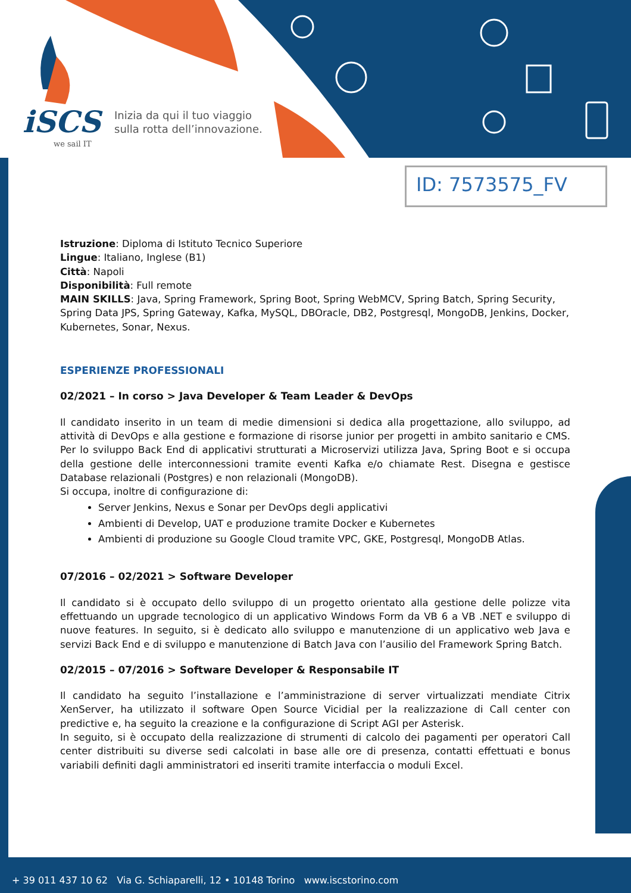iSCS
we sail IT
Inizia da qui il tuo viaggio
sulla rotta dell’innovazione.
ID: 7573575_FV
Istruzione: Diploma di Istituto Tecnico Superiore
Lingue: Italiano, Inglese (B1)
Città: Napoli
Disponibilità: Full remote
MAIN SKILLS: Java, Spring Framework, Spring Boot, Spring WebMCV, Spring Batch, Spring Security, Spring Data JPS, Spring Gateway, Kafka, MySQL, DBOracle, DB2, Postgresql, MongoDB, Jenkins, Docker, Kubernetes, Sonar, Nexus.
ESPERIENZE PROFESSIONALI
02/2021 – In corso > Java Developer & Team Leader & DevOps
Il candidato inserito in un team di medie dimensioni si dedica alla progettazione, allo sviluppo, ad attività di DevOps e alla gestione e formazione di risorse junior per progetti in ambito sanitario e CMS. Per lo sviluppo Back End di applicativi strutturati a Microservizi utilizza Java, Spring Boot e si occupa della gestione delle interconnessioni tramite eventi Kafka e/o chiamate Rest. Disegna e gestisce Database relazionali (Postgres) e non relazionali (MongoDB).
Si occupa, inoltre di configurazione di:
Server Jenkins, Nexus e Sonar per DevOps degli applicativi
Ambienti di Develop, UAT e produzione tramite Docker e Kubernetes
Ambienti di produzione su Google Cloud tramite VPC, GKE, Postgresql, MongoDB Atlas.
07/2016 – 02/2021 > Software Developer
Il candidato si è occupato dello sviluppo di un progetto orientato alla gestione delle polizze vita effettuando un upgrade tecnologico di un applicativo Windows Form da VB 6 a VB .NET e sviluppo di nuove features. In seguito, si è dedicato allo sviluppo e manutenzione di un applicativo web Java e servizi Back End e di sviluppo e manutenzione di Batch Java con l’ausilio del Framework Spring Batch.
02/2015 – 07/2016 > Software Developer & Responsabile IT
Il candidato ha seguito l’installazione e l’amministrazione di server virtualizzati mendiate Citrix XenServer, ha utilizzato il software Open Source Vicidial per la realizzazione di Call center con predictive e, ha seguito la creazione e la configurazione di Script AGI per Asterisk.
In seguito, si è occupato della realizzazione di strumenti di calcolo dei pagamenti per operatori Call center distribuiti su diverse sedi calcolati in base alle ore di presenza, contatti effettuati e bonus variabili definiti dagli amministratori ed inseriti tramite interfaccia o moduli Excel.
+ 39 011 437 10 62 Via G. Schiaparelli, 12 • 10148 Torino www.iscstorino.com